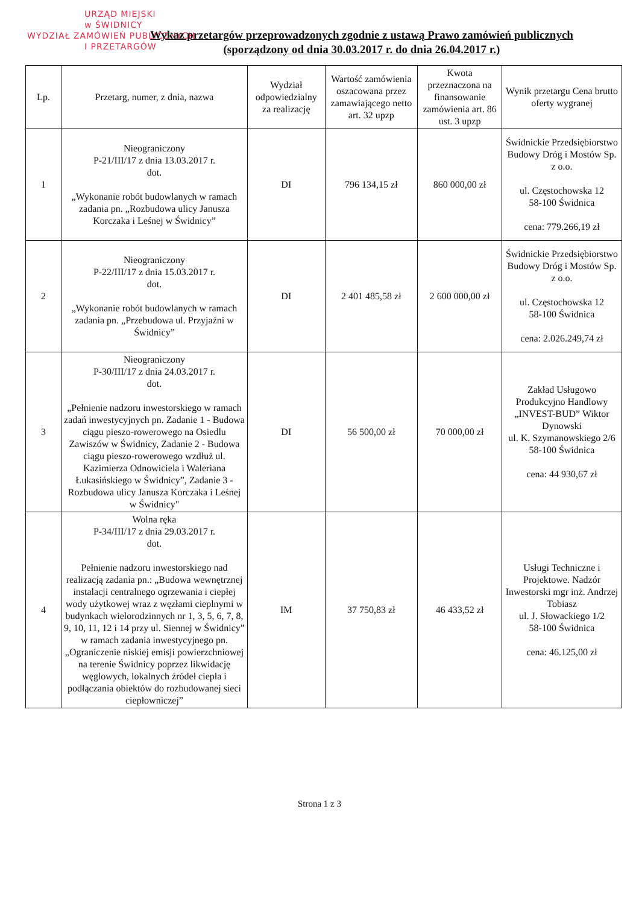URZĄD MIEJSKI
w ŚWIDNICY
WYDZIAŁ ZAMÓWIEŃ PUBLICZNYCH
I PRZETARGÓW
Wykaz przetargów przeprowadzonych zgodnie z ustawą Prawo zamówień publicznych
(sporządzony od dnia 30.03.2017 r. do dnia 26.04.2017 r.)
| Lp. | Przetarg, numer, z dnia, nazwa | Wydział odpowiedzialny za realizację | Wartość zamówienia oszacowana przez zamawiającego netto art. 32 upzp | Kwota przeznaczona na finansowanie zamówienia art. 86 ust. 3 upzp | Wynik przetargu Cena brutto oferty wygranej |
| --- | --- | --- | --- | --- | --- |
| 1 | Nieograniczony P-21/III/17 z dnia 13.03.2017 r. dot. „Wykonanie robót budowlanych w ramach zadania pn. „Rozbudowa ulicy Janusza Korczaka i Leśnej w Świdnicy” | DI | 796 134,15 zł | 860 000,00 zł | Świdnickie Przedsiębiorstwo Budowy Dróg i Mostów Sp. z o.o. ul. Częstochowska 12 58-100 Świdnica cena: 779.266,19 zł |
| 2 | Nieograniczony P-22/III/17 z dnia 15.03.2017 r. dot. „Wykonanie robót budowlanych w ramach zadania pn. „Przebudowa ul. Przyjaźni w Świdnicy” | DI | 2 401 485,58 zł | 2 600 000,00 zł | Świdnickie Przedsiębiorstwo Budowy Dróg i Mostów Sp. z o.o. ul. Częstochowska 12 58-100 Świdnica cena: 2.026.249,74 zł |
| 3 | Nieograniczony P-30/III/17 z dnia 24.03.2017 r. dot. „Pełnienie nadzoru inwestorskiego w ramach zadań inwestycyjnych pn. Zadanie 1 - Budowa ciągu pieszo-rowerowego na Osiedlu Zawiszów w Świdnicy, Zadanie 2 - Budowa ciągu pieszo-rowerowego wzdłuż ul. Kazimierza Odnowiciela i Waleriana Łukasińskiego w Świdnicy”, Zadanie 3 - Rozbudowa ulicy Janusza Korczaka i Leśnej w Świdnicy" | DI | 56 500,00 zł | 70 000,00 zł | Zakład Usługowo Produkcyjno Handlowy „INVEST-BUD” Wiktor Dynowski ul. K. Szymanowskiego 2/6 58-100 Świdnica cena: 44 930,67 zł |
| 4 | Wolna ręka P-34/III/17 z dnia 29.03.2017 r. dot. Pełnienie nadzoru inwestorskiego nad realizacją zadania pn.: „Budowa wewnętrznej instalacji centralnego ogrzewania i ciepłej wody użytkowej wraz z węzłami cieplnymi w budynkach wielorodzinnych nr 1, 3, 5, 6, 7, 8, 9, 10, 11, 12 i 14 przy ul. Siennej w Świdnicy” w ramach zadania inwestycyjnego pn. „Ograniczenie niskiej emisji powierzchniowej na terenie Świdnicy poprzez likwidację węglowych, lokalnych źródeł ciepła i podłączania obiektów do rozbudowanej sieci ciepłowniczej” | IM | 37 750,83 zł | 46 433,52 zł | Usługi Techniczne i Projektowe. Nadzór Inwestorski mgr inż. Andrzej Tobiasz ul. J. Słowackiego 1/2 58-100 Świdnica cena: 46.125,00 zł |
Strona 1 z 3